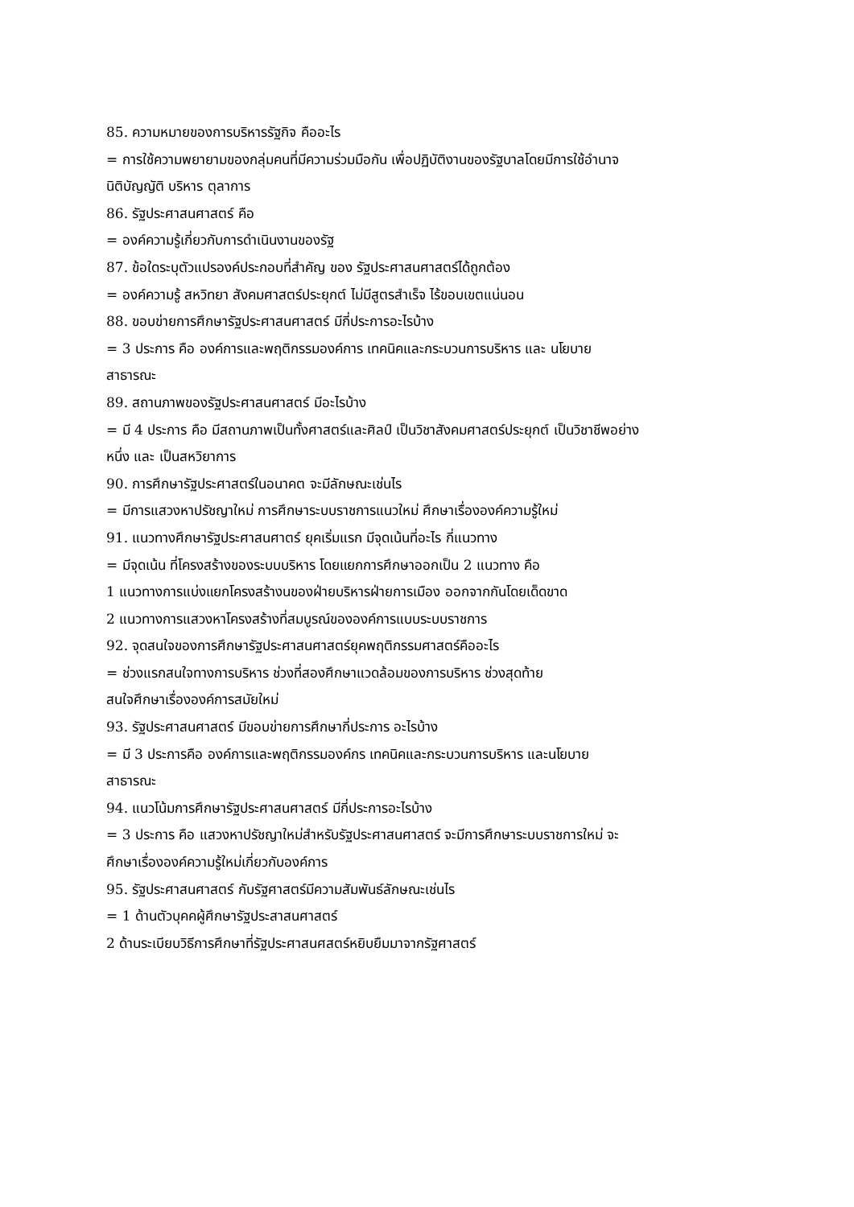85. ความหมายของการบริหารรัฐกิจ คืออะไร
= การใช้ความพยายามของกลุ่มคนที่มีความร่วมมือกัน เพื่อปฏิบัติงานของรัฐบาลโดยมีการใช้อำนาจ
นิติบัญญัติ บริหาร ตุลาการ
86. รัฐประศาสนศาสตร์ คือ
= องค์ความรู้เกี่ยวกับการดำเนินงานของรัฐ
87. ข้อใดระบุตัวแปรองค์ประกอบที่สำคัญ ของ รัฐประศาสนศาสตร์ได้ถูกต้อง
= องค์ความรู้ สหวิทยา สังคมศาสตร์ประยุกต์ ไม่มีสูตรสำเร็จ ไร้ขอบเขตแน่นอน
88. ขอบข่ายการศึกษารัฐประศาสนศาสตร์ มีกี่ประการอะไรบ้าง
= 3 ประการ คือ องค์การและพฤติกรรมองค์การ เทคนิคและกระบวนการบริหาร และ นโยบาย
สาธารณะ
89. สถานภาพของรัฐประศาสนศาสตร์ มีอะไรบ้าง
= มี 4 ประการ คือ มีสถานภาพเป็นทั้งศาสตร์และศิลป์ เป็นวิชาสังคมศาสตร์ประยุกต์ เป็นวิชาชีพอย่าง
หนึ่ง และ เป็นสหวิยาการ
90. การศึกษารัฐประศาสตร์ในอนาคต จะมีลักษณะเช่นไร
= มีการแสวงหาปรัชญาใหม่ การศึกษาระบบราชการแนวใหม่ ศึกษาเรื่ององค์ความรู้ใหม่
91. แนวทางศึกษารัฐประศาสนศาตร์ ยุคเริ่มแรก มีจุดเน้นที่อะไร กี่แนวทาง
= มีจุดเน้น ที่โครงสร้างของระบบบริหาร โดยแยกการศึกษาออกเป็น 2 แนวทาง คือ
1 แนวทางการแบ่งแยกโครงสร้างนของฝ่ายบริหารฝ่ายการเมือง ออกจากกันโดยเด็ดขาด
2 แนวทางการแสวงหาโครงสร้างที่สมบูรณ์ขององค์การแบบระบบราชการ
92. จุดสนใจของการศึกษารัฐประศาสนศาสตร์ยุคพฤติกรรมศาสตร์คืออะไร
= ช่วงแรกสนใจทางการบริหาร ช่วงที่สองศึกษาแวดล้อมของการบริหาร ช่วงสุดท้าย
สนใจศึกษาเรื่ององค์การสมัยใหม่
93. รัฐประศาสนศาสตร์ มีขอบข่ายการศึกษากี่ประการ อะไรบ้าง
= มี 3 ประการคือ องค์การและพฤติกรรมองค์กร เทคนิคและกระบวนการบริหาร และนโยบาย
สาธารณะ
94. แนวโน้มการศึกษารัฐประศาสนศาสตร์ มีกี่ประการอะไรบ้าง
= 3 ประการ คือ แสวงหาปรัชญาใหม่สำหรับรัฐประศาสนศาสตร์ จะมีการศึกษาระบบราชการใหม่ จะ
ศึกษาเรื่ององค์ความรู้ใหม่เกี่ยวกับองค์การ
95. รัฐประศาสนศาสตร์ กับรัฐศาสตร์มีความสัมพันธ์ลักษณะเช่นไร
= 1 ด้านตัวบุคคผู้ศึกษารัฐประสาสนศาสตร์
2 ด้านระเบียบวิธีการศึกษาที่รัฐประศาสนศสตร์หยิบยืมมาจากรัฐศาสตร์